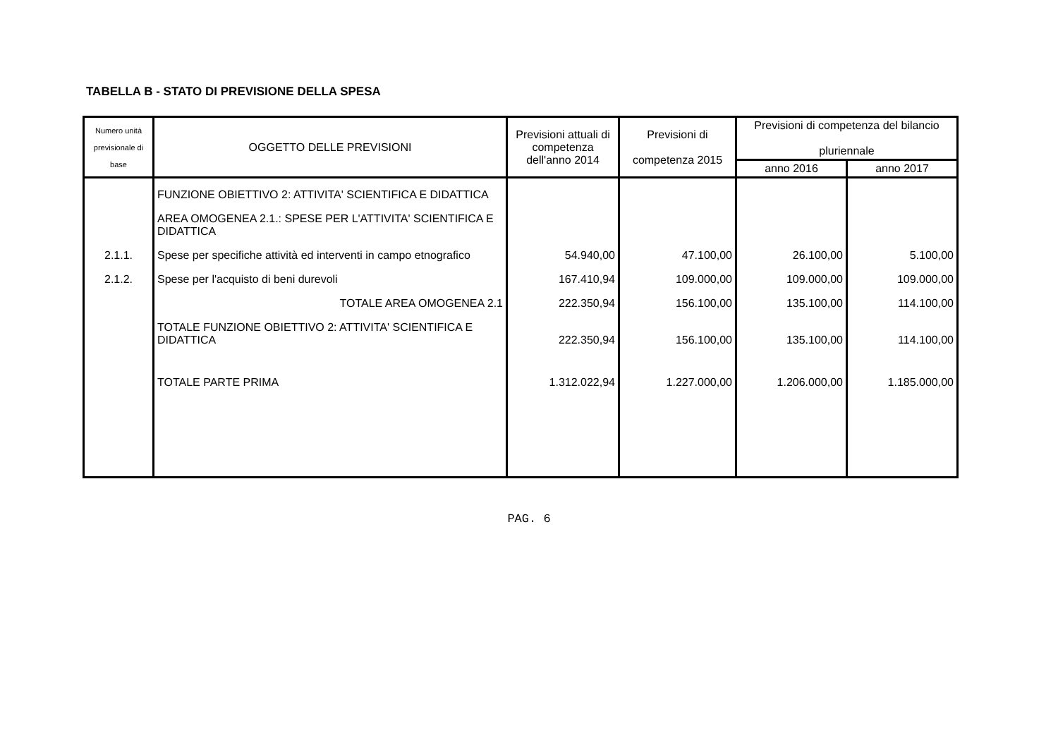TABELLA B - STATO DI PREVISIONE DELLA SPESA
| Numero unità previsionale di base | OGGETTO DELLE PREVISIONI | Previsioni attuali di competenza dell'anno 2014 | Previsioni di competenza 2015 | Previsioni di competenza del bilancio pluriennale | |
| --- | --- | --- | --- | --- | --- |
| | | | | anno 2016 | anno 2017 |
| | FUNZIONE OBIETTIVO 2: ATTIVITA' SCIENTIFICA E DIDATTICA | | | | |
| | AREA OMOGENEA 2.1.: SPESE PER L'ATTIVITA' SCIENTIFICA E DIDATTICA | | | | |
| 2.1.1. | Spese per specifiche attività ed interventi in campo etnografico | 54.940,00 | 47.100,00 | 26.100,00 | 5.100,00 |
| 2.1.2. | Spese per l'acquisto di beni durevoli | 167.410,94 | 109.000,00 | 109.000,00 | 109.000,00 |
| | TOTALE AREA OMOGENEA 2.1 | 222.350,94 | 156.100,00 | 135.100,00 | 114.100,00 |
| | TOTALE FUNZIONE OBIETTIVO 2: ATTIVITA' SCIENTIFICA E DIDATTICA | 222.350,94 | 156.100,00 | 135.100,00 | 114.100,00 |
| | TOTALE PARTE PRIMA | 1.312.022,94 | 1.227.000,00 | 1.206.000,00 | 1.185.000,00 |
PAG. 6